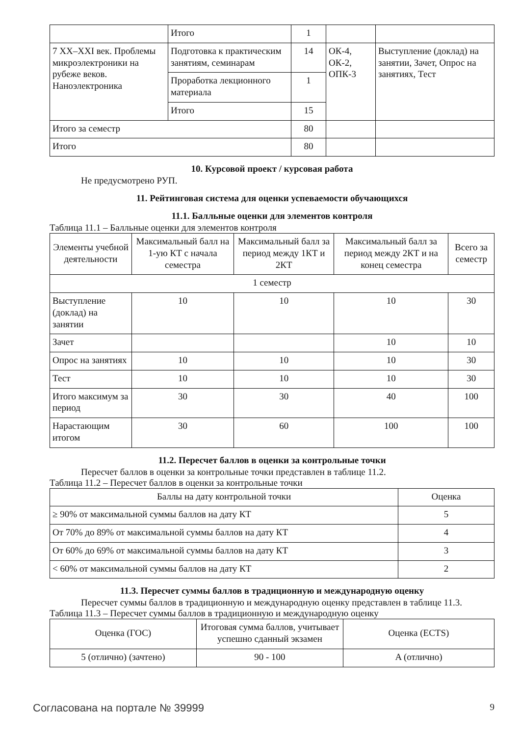| | Итого | 1 | | |
| 7 XX–XXI век. Проблемы микроэлектроники на рубеже веков. Наноэлектроника | Подготовка к практическим занятиям, семинарам | 14 | ОК-4, ОК-2, ОПК-3 | Выступление (доклад) на занятии, Зачет, Опрос на занятиях, Тест |
| | Проработка лекционного материала | 1 | | |
| | Итого | 15 | | |
| Итого за семестр | | 80 | | |
| Итого | | 80 | | |
10. Курсовой проект / курсовая работа
Не предусмотрено РУП.
11. Рейтинговая система для оценки успеваемости обучающихся
11.1. Балльные оценки для элементов контроля
Таблица 11.1 – Балльные оценки для элементов контроля
| Элементы учебной деятельности | Максимальный балл на 1-ую КТ с начала семестра | Максимальный балл за период между 1КТ и 2КТ | Максимальный балл за период между 2КТ и на конец семестра | Всего за семестр |
| --- | --- | --- | --- | --- |
| 1 семестр | | | | |
| Выступление (доклад) на занятии | 10 | 10 | 10 | 30 |
| Зачет | | | 10 | 10 |
| Опрос на занятиях | 10 | 10 | 10 | 30 |
| Тест | 10 | 10 | 10 | 30 |
| Итого максимум за период | 30 | 30 | 40 | 100 |
| Нарастающим итогом | 30 | 60 | 100 | 100 |
11.2. Пересчет баллов в оценки за контрольные точки
Пересчет баллов в оценки за контрольные точки представлен в таблице 11.2.
Таблица 11.2 – Пересчет баллов в оценки за контрольные точки
| Баллы на дату контрольной точки | Оценка |
| --- | --- |
| ≥ 90% от максимальной суммы баллов на дату КТ | 5 |
| От 70% до 89% от максимальной суммы баллов на дату КТ | 4 |
| От 60% до 69% от максимальной суммы баллов на дату КТ | 3 |
| < 60% от максимальной суммы баллов на дату КТ | 2 |
11.3. Пересчет суммы баллов в традиционную и международную оценку
Пересчет суммы баллов в традиционную и международную оценку представлен в таблице 11.3.
Таблица 11.3 – Пересчет суммы баллов в традиционную и международную оценку
| Оценка (ГОС) | Итоговая сумма баллов, учитывает успешно сданный экзамен | Оценка (ECTS) |
| --- | --- | --- |
| 5 (отлично) (зачтено) | 90 - 100 | A (отлично) |
Согласована на портале № 39999 9